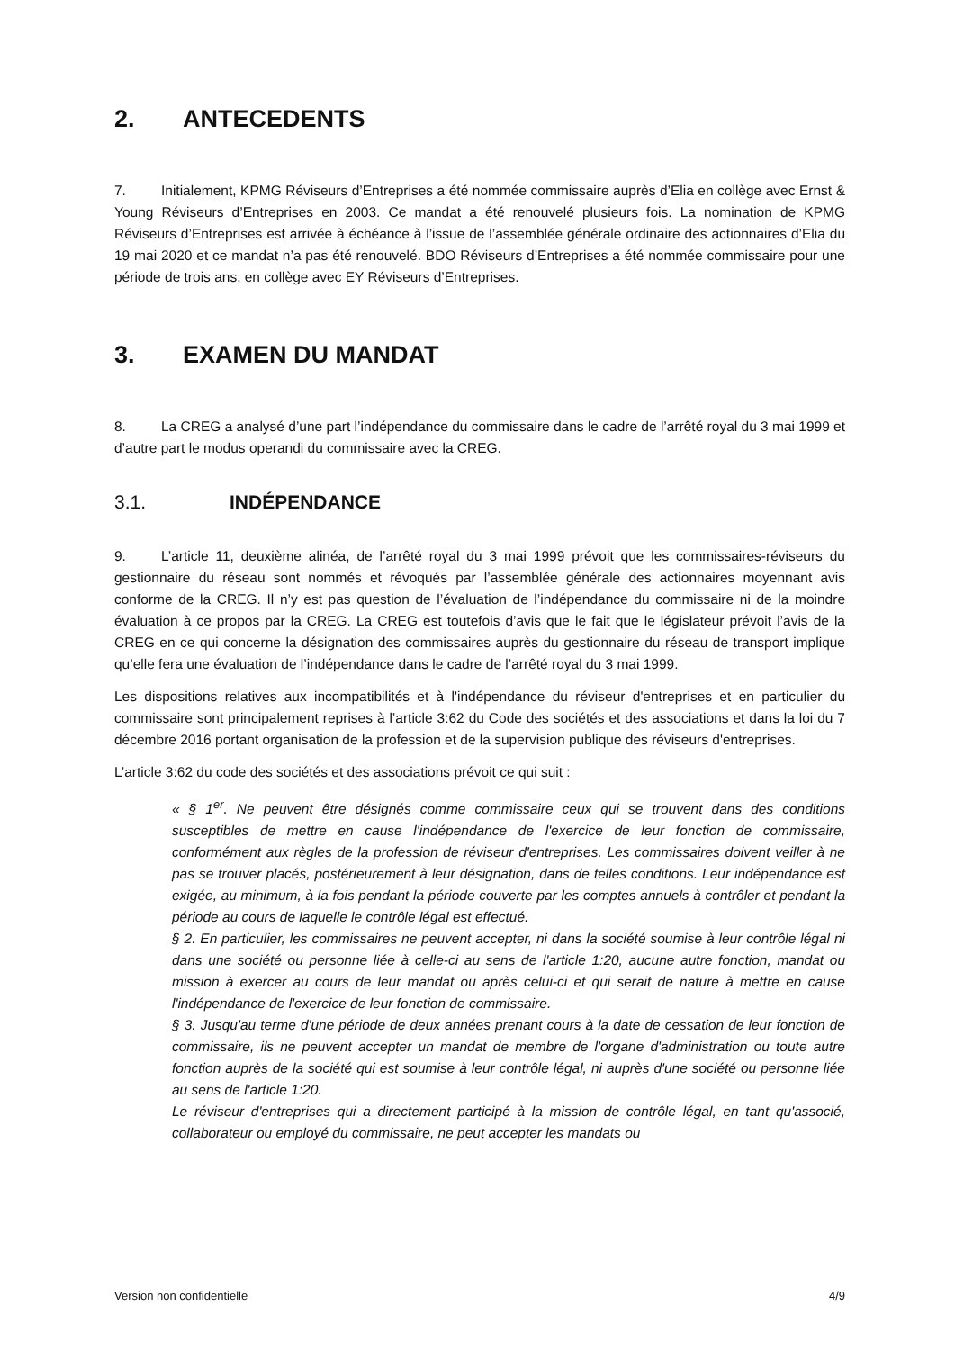2. ANTECEDENTS
7. Initialement, KPMG Réviseurs d’Entreprises a été nommée commissaire auprès d’Elia en collège avec Ernst & Young Réviseurs d’Entreprises en 2003. Ce mandat a été renouvelé plusieurs fois. La nomination de KPMG Réviseurs d’Entreprises est arrivée à échéance à l’issue de l’assemblée générale ordinaire des actionnaires d’Elia du 19 mai 2020 et ce mandat n’a pas été renouvelé. BDO Réviseurs d’Entreprises a été nommée commissaire pour une période de trois ans, en collège avec EY Réviseurs d’Entreprises.
3. EXAMEN DU MANDAT
8. La CREG a analysé d’une part l’indépendance du commissaire dans le cadre de l’arrêté royal du 3 mai 1999 et d’autre part le modus operandi du commissaire avec la CREG.
3.1. INDÉPENDANCE
9. L’article 11, deuxième alinéa, de l’arrêté royal du 3 mai 1999 prévoit que les commissaires-réviseurs du gestionnaire du réseau sont nommés et révoqués par l’assemblée générale des actionnaires moyennant avis conforme de la CREG. Il n’y est pas question de l’évaluation de l’indépendance du commissaire ni de la moindre évaluation à ce propos par la CREG. La CREG est toutefois d’avis que le fait que le législateur prévoit l’avis de la CREG en ce qui concerne la désignation des commissaires auprès du gestionnaire du réseau de transport implique qu’elle fera une évaluation de l’indépendance dans le cadre de l’arrêté royal du 3 mai 1999.
Les dispositions relatives aux incompatibilités et à l'indépendance du réviseur d'entreprises et en particulier du commissaire sont principalement reprises à l’article 3:62 du Code des sociétés et des associations et dans la loi du 7 décembre 2016 portant organisation de la profession et de la supervision publique des réviseurs d'entreprises.
L’article 3:62 du code des sociétés et des associations prévoit ce qui suit :
« § 1<sup>er</sup>. Ne peuvent être désignés comme commissaire ceux qui se trouvent dans des conditions susceptibles de mettre en cause l'indépendance de l'exercice de leur fonction de commissaire, conformément aux règles de la profession de réviseur d'entreprises. Les commissaires doivent veiller à ne pas se trouver placés, postérieurement à leur désignation, dans de telles conditions. Leur indépendance est exigée, au minimum, à la fois pendant la période couverte par les comptes annuels à contrôler et pendant la période au cours de laquelle le contrôle légal est effectué.
§ 2. En particulier, les commissaires ne peuvent accepter, ni dans la société soumise à leur contrôle légal ni dans une société ou personne liée à celle-ci au sens de l'article 1:20, aucune autre fonction, mandat ou mission à exercer au cours de leur mandat ou après celui-ci et qui serait de nature à mettre en cause l'indépendance de l'exercice de leur fonction de commissaire.
§ 3. Jusqu'au terme d'une période de deux années prenant cours à la date de cessation de leur fonction de commissaire, ils ne peuvent accepter un mandat de membre de l'organe d'administration ou toute autre fonction auprès de la société qui est soumise à leur contrôle légal, ni auprès d'une société ou personne liée au sens de l'article 1:20.
Le réviseur d'entreprises qui a directement participé à la mission de contrôle légal, en tant qu'associé, collaborateur ou employé du commissaire, ne peut accepter les mandats ou
Version non confidentielle 4/9